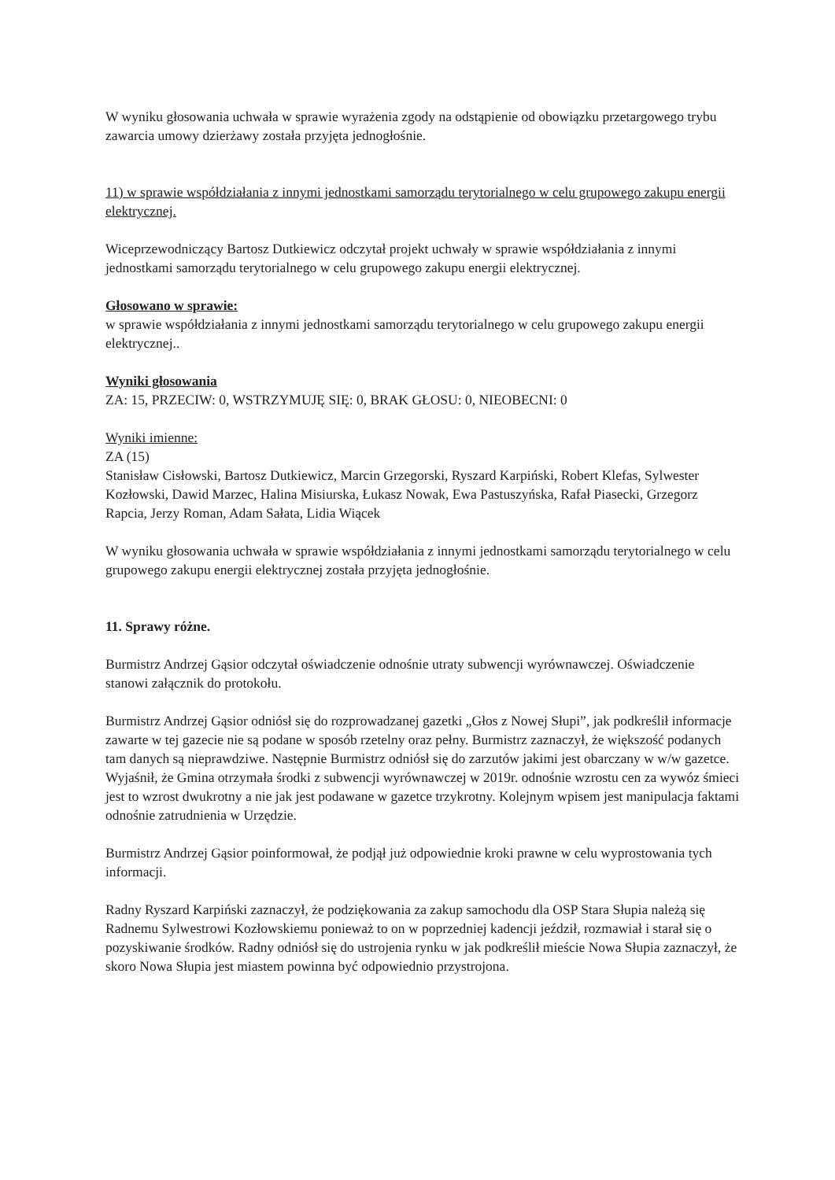W wyniku głosowania uchwała w sprawie wyrażenia zgody na odstąpienie od obowiązku przetargowego trybu zawarcia umowy dzierżawy została przyjęta jednogłośnie.
11) w sprawie współdziałania z innymi jednostkami samorządu terytorialnego w celu grupowego zakupu energii elektrycznej.
Wiceprzewodniczący Bartosz Dutkiewicz odczytał projekt uchwały w sprawie współdziałania z innymi jednostkami samorządu terytorialnego w celu grupowego zakupu energii elektrycznej.
Głosowano w sprawie:
w sprawie współdziałania z innymi jednostkami samorządu terytorialnego w celu grupowego zakupu energii elektrycznej..
Wyniki głosowania
ZA: 15, PRZECIW: 0, WSTRZYMUJĘ SIĘ: 0, BRAK GŁOSU: 0, NIEOBECNI: 0
Wyniki imienne:
ZA (15)
Stanisław Cisłowski, Bartosz Dutkiewicz, Marcin Grzegorski, Ryszard Karpiński, Robert Klefas, Sylwester Kozłowski, Dawid Marzec, Halina Misiurska, Łukasz Nowak, Ewa Pastuszyńska, Rafał Piasecki, Grzegorz Rapcia, Jerzy Roman, Adam Sałata, Lidia Wiącek
W wyniku głosowania uchwała w sprawie współdziałania z innymi jednostkami samorządu terytorialnego w celu grupowego zakupu energii elektrycznej została przyjęta jednogłośnie.
11. Sprawy różne.
Burmistrz Andrzej Gąsior odczytał oświadczenie odnośnie utraty subwencji wyrównawczej. Oświadczenie stanowi załącznik do protokołu.
Burmistrz Andrzej Gąsior odniósł się do rozprowadzanej gazetki „Głos z Nowej Słupi”, jak podkreślił informacje zawarte w tej gazecie nie są podane w sposób rzetelny oraz pełny. Burmistrz zaznaczył, że większość podanych tam danych są nieprawdziwe. Następnie Burmistrz odniósł się do zarzutów jakimi jest obarczany w w/w gazetce. Wyjaśnił, że Gmina otrzymała środki z subwencji wyrównawczej w 2019r. odnośnie wzrostu cen za wywóz śmieci jest to wzrost dwukrotny a nie jak jest podawane w gazetce trzykrotny. Kolejnym wpisem jest manipulacja faktami odnośnie zatrudnienia w Urzędzie.
Burmistrz Andrzej Gąsior poinformował, że podjął już odpowiednie kroki prawne w celu wyprostowania tych informacji.
Radny Ryszard Karpiński zaznaczył, że podziękowania za zakup samochodu dla OSP Stara Słupia należą się Radnemu Sylwestrowi Kozłowskiemu ponieważ to on w poprzedniej kadencji jeździł, rozmawiał i starał się o pozyskiwanie środków. Radny odniósł się do ustrojenia rynku w jak podkreślił mieście Nowa Słupia zaznaczył, że skoro Nowa Słupia jest miastem powinna być odpowiednio przystrojona.